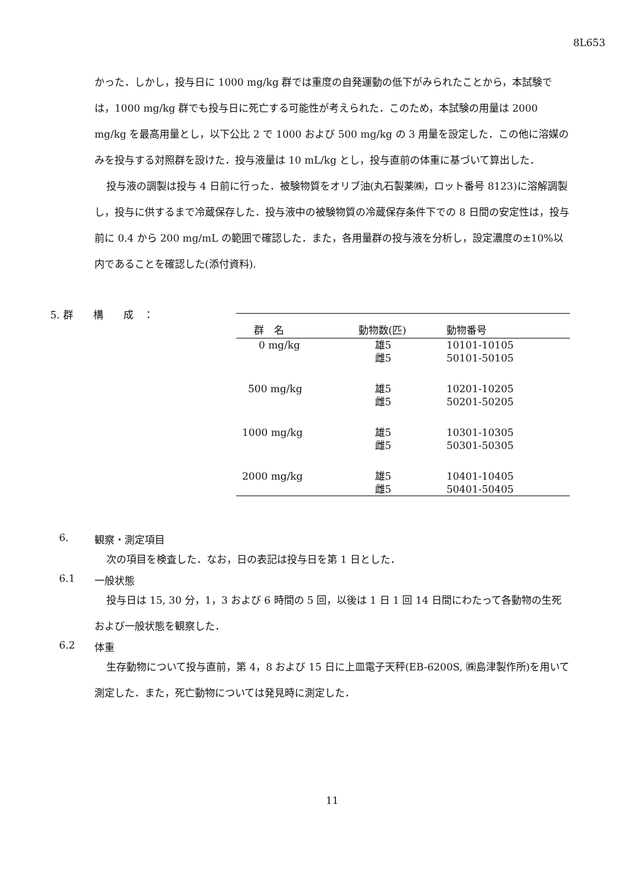8L653
かった．しかし，投与日に 1000 mg/kg 群では重度の自発運動の低下がみられたことから，本試験では，1000 mg/kg 群でも投与日に死亡する可能性が考えられた．このため，本試験の用量は 2000 mg/kg を最高用量とし，以下公比 2 で 1000 および 500 mg/kg の 3 用量を設定した．この他に溶媒のみを投与する対照群を設けた．投与液量は 10 mL/kg とし，投与直前の体重に基づいて算出した．
投与液の調製は投与 4 日前に行った．被験物質をオリブ油(丸石製薬㈱，ロット番号 8123)に溶解調製し，投与に供するまで冷蔵保存した．投与液中の被験物質の冷蔵保存条件下での 8 日間の安定性は，投与前に 0.4 から 200 mg/mL の範囲で確認した．また，各用量群の投与液を分析し，設定濃度の±10%以内であることを確認した(添付資料).
5. 群　　構　　成　：
| 群 名 | 動物数(匹) | 動物番号 |
| --- | --- | --- |
| 0 mg/kg | 雄5 | 10101-10105 |
| | 雌5 | 50101-50105 |
| 500 mg/kg | 雄5 | 10201-10205 |
| | 雌5 | 50201-50205 |
| 1000 mg/kg | 雄5 | 10301-10305 |
| | 雌5 | 50301-50305 |
| 2000 mg/kg | 雄5 | 10401-10405 |
| | 雌5 | 50401-50405 |
6. 観察・測定項目
次の項目を検査した．なお，日の表記は投与日を第 1 日とした．
6.1 一般状態
投与日は 15, 30 分，1，3 および 6 時間の 5 回，以後は 1 日 1 回 14 日間にわたって各動物の生死および一般状態を観察した．
6.2 体重
生存動物について投与直前，第 4，8 および 15 日に上皿電子天秤(EB-6200S, ㈱島津製作所)を用いて測定した．また，死亡動物については発見時に測定した．
11